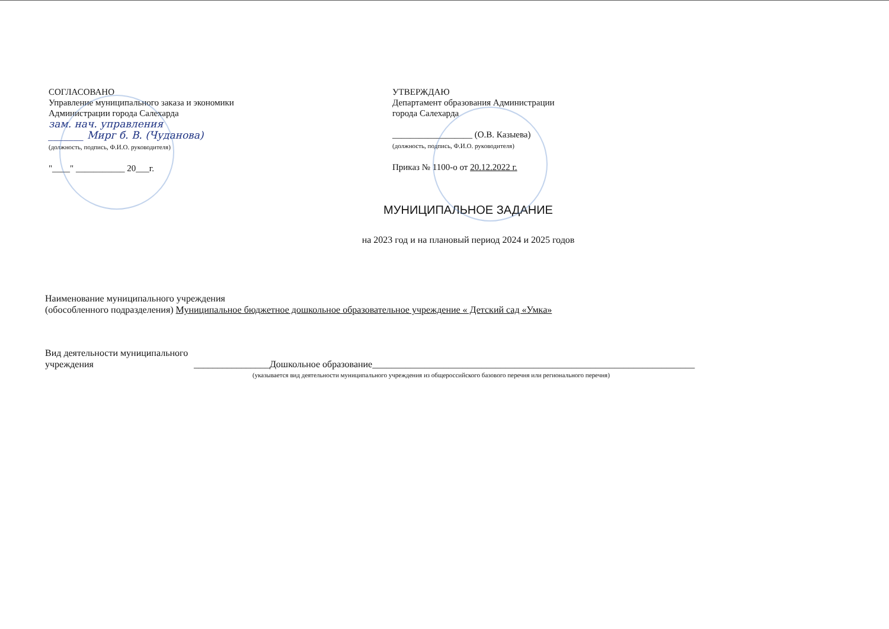СОГЛАСОВАНО
Управление муниципального заказа и экономики
Администрации города Салехарда
зам. нач. управления
_______ Мирг б. В. (Чуданова)
(должность, подпись, Ф.И.О. руководителя)
"____" ___________ 20___г.
УТВЕРЖДАЮ
Департамент образования Администрации
города Салехарда
__________________ (О.В. Казыева)
(должность, подпись, Ф.И.О. руководителя)
Приказ № 1100-о от 20.12.2022 г.
МУНИЦИПАЛЬНОЕ ЗАДАНИЕ
на 2023 год и на плановый период 2024 и 2025 годов
Наименование муниципального учреждения
(обособленного подразделения) Муниципальное бюджетное дошкольное образовательное учреждение « Детский сад «Умка»
Вид деятельности муниципального
учреждения ________________Дошкольное образование____________________________________________________________________
(указывается вид деятельности муниципального учреждения из общероссийского базового перечня или регионального перечня)